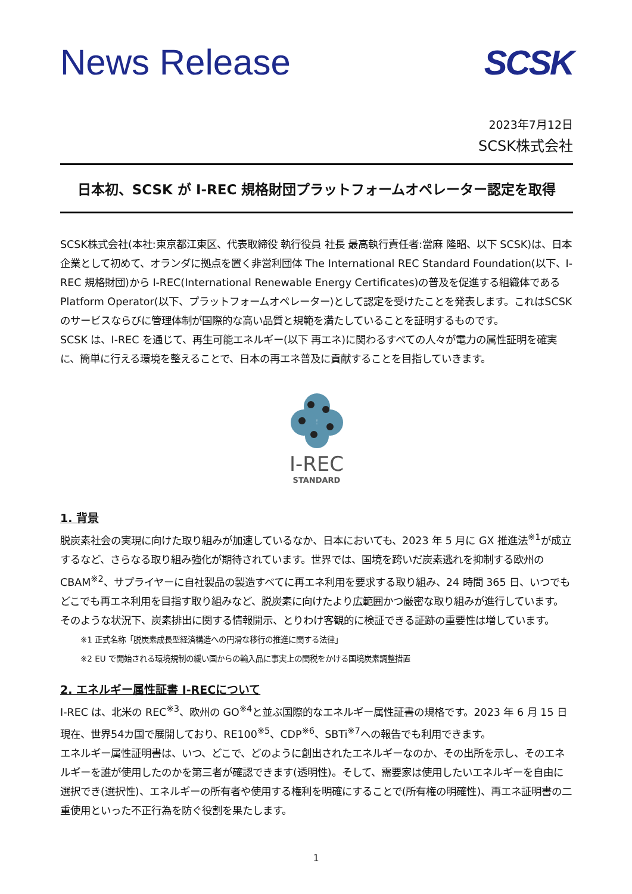News Release SCSK
2023年7月12日
SCSK株式会社
日本初、SCSK が I-REC 規格財団プラットフォームオペレーター認定を取得
SCSK株式会社(本社:東京都江東区、代表取締役 執行役員 社長 最高執行責任者:當麻 隆昭、以下 SCSK)は、日本企業として初めて、オランダに拠点を置く非営利団体 The International REC Standard Foundation(以下、I-REC 規格財団)から I-REC(International Renewable Energy Certificates)の普及を促進する組織体である Platform Operator(以下、プラットフォームオペレーター)として認定を受けたことを発表します。これはSCSKのサービスならびに管理体制が国際的な高い品質と規範を満たしていることを証明するものです。
SCSK は、I-REC を通じて、再生可能エネルギー(以下 再エネ)に関わるすべての人々が電力の属性証明を確実に、簡単に行える環境を整えることで、日本の再エネ普及に貢献することを目指していきます。
I-REC
STANDARD
1. 背景
脱炭素社会の実現に向けた取り組みが加速しているなか、日本においても、2023 年 5 月に GX 推進法<sup>※1</sup>が成立するなど、さらなる取り組み強化が期待されています。世界では、国境を跨いだ炭素逃れを抑制する欧州の CBAM<sup>※2</sup>、サプライヤーに自社製品の製造すべてに再エネ利用を要求する取り組み、24 時間 365 日、いつでもどこでも再エネ利用を目指す取り組みなど、脱炭素に向けたより広範囲かつ厳密な取り組みが進行しています。そのような状況下、炭素排出に関する情報開示、とりわけ客観的に検証できる証跡の重要性は増しています。
※1 正式名称「脱炭素成長型経済構造への円滑な移行の推進に関する法律」
※2 EU で開始される環境規制の緩い国からの輸入品に事実上の関税をかける国境炭素調整措置
2. エネルギー属性証書 I-RECについて
I-REC は、北米の REC<sup>※3</sup>、欧州の GO<sup>※4</sup>と並ぶ国際的なエネルギー属性証書の規格です。2023 年 6 月 15 日現在、世界54カ国で展開しており、RE100<sup>※5</sup>、CDP<sup>※6</sup>、SBTi<sup>※7</sup>への報告でも利用できます。
エネルギー属性証明書は、いつ、どこで、どのように創出されたエネルギーなのか、その出所を示し、そのエネルギーを誰が使用したのかを第三者が確認できます(透明性)。そして、需要家は使用したいエネルギーを自由に選択でき(選択性)、エネルギーの所有者や使用する権利を明確にすることで(所有権の明確性)、再エネ証明書の二重使用といった不正行為を防ぐ役割を果たします。
1